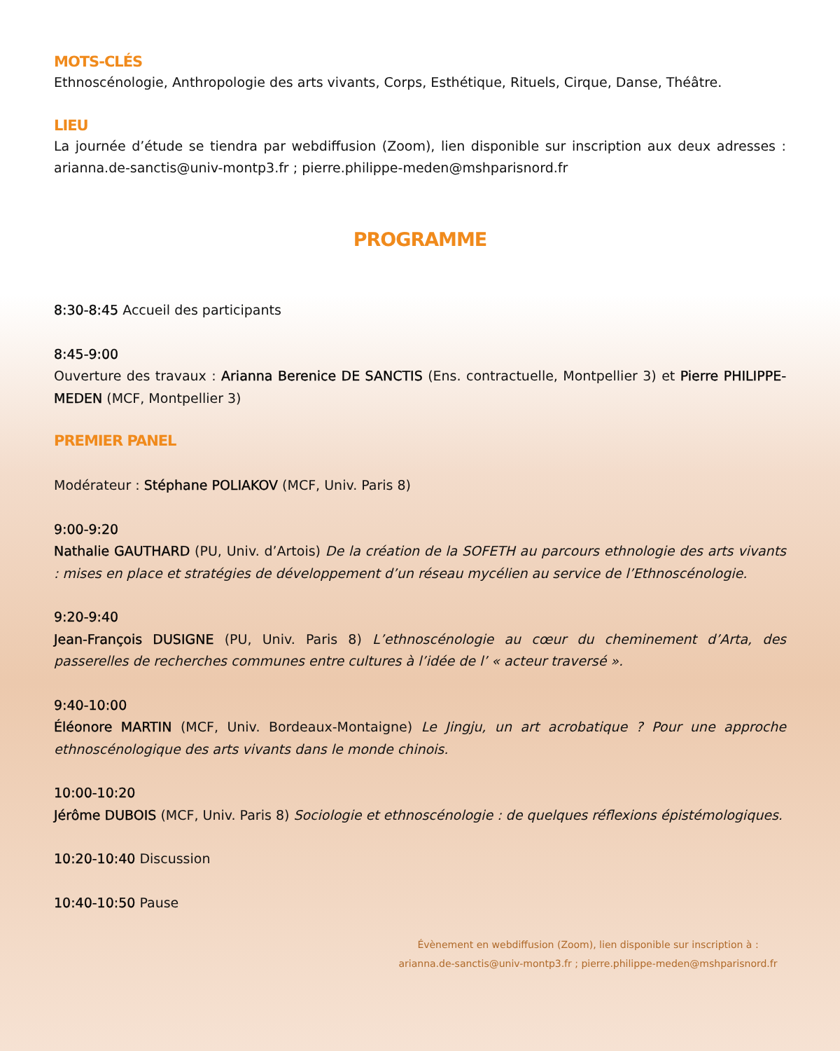MOTS-CLÉS
Ethnoscénologie, Anthropologie des arts vivants, Corps, Esthétique, Rituels, Cirque, Danse, Théâtre.
LIEU
La journée d’étude se tiendra par webdiffusion (Zoom), lien disponible sur inscription aux deux adresses : arianna.de-sanctis@univ-montp3.fr ; pierre.philippe-meden@mshparisnord.fr
PROGRAMME
8:30-8:45 Accueil des participants
8:45-9:00
Ouverture des travaux : Arianna Berenice DE SANCTIS (Ens. contractuelle, Montpellier 3) et Pierre PHILIPPE-MEDEN (MCF, Montpellier 3)
PREMIER PANEL
Modérateur : Stéphane POLIAKOV (MCF, Univ. Paris 8)
9:00-9:20
Nathalie GAUTHARD (PU, Univ. d’Artois) De la création de la SOFETH au parcours ethnologie des arts vivants : mises en place et stratégies de développement d’un réseau mycélien au service de l’Ethnoscénologie.
9:20-9:40
Jean-François DUSIGNE (PU, Univ. Paris 8) L’ethnoscénologie au cœur du cheminement d’Arta, des passerelles de recherches communes entre cultures à l’idée de l’ « acteur traversé ».
9:40-10:00
Éléonore MARTIN (MCF, Univ. Bordeaux-Montaigne) Le Jingju, un art acrobatique ? Pour une approche ethnoscénologique des arts vivants dans le monde chinois.
10:00-10:20
Jérôme DUBOIS (MCF, Univ. Paris 8) Sociologie et ethnoscénologie : de quelques réflexions épistémologiques.
10:20-10:40 Discussion
10:40-10:50 Pause
Évènement en webdiffusion (Zoom), lien disponible sur inscription à :
arianna.de-sanctis@univ-montp3.fr ; pierre.philippe-meden@mshparisnord.fr